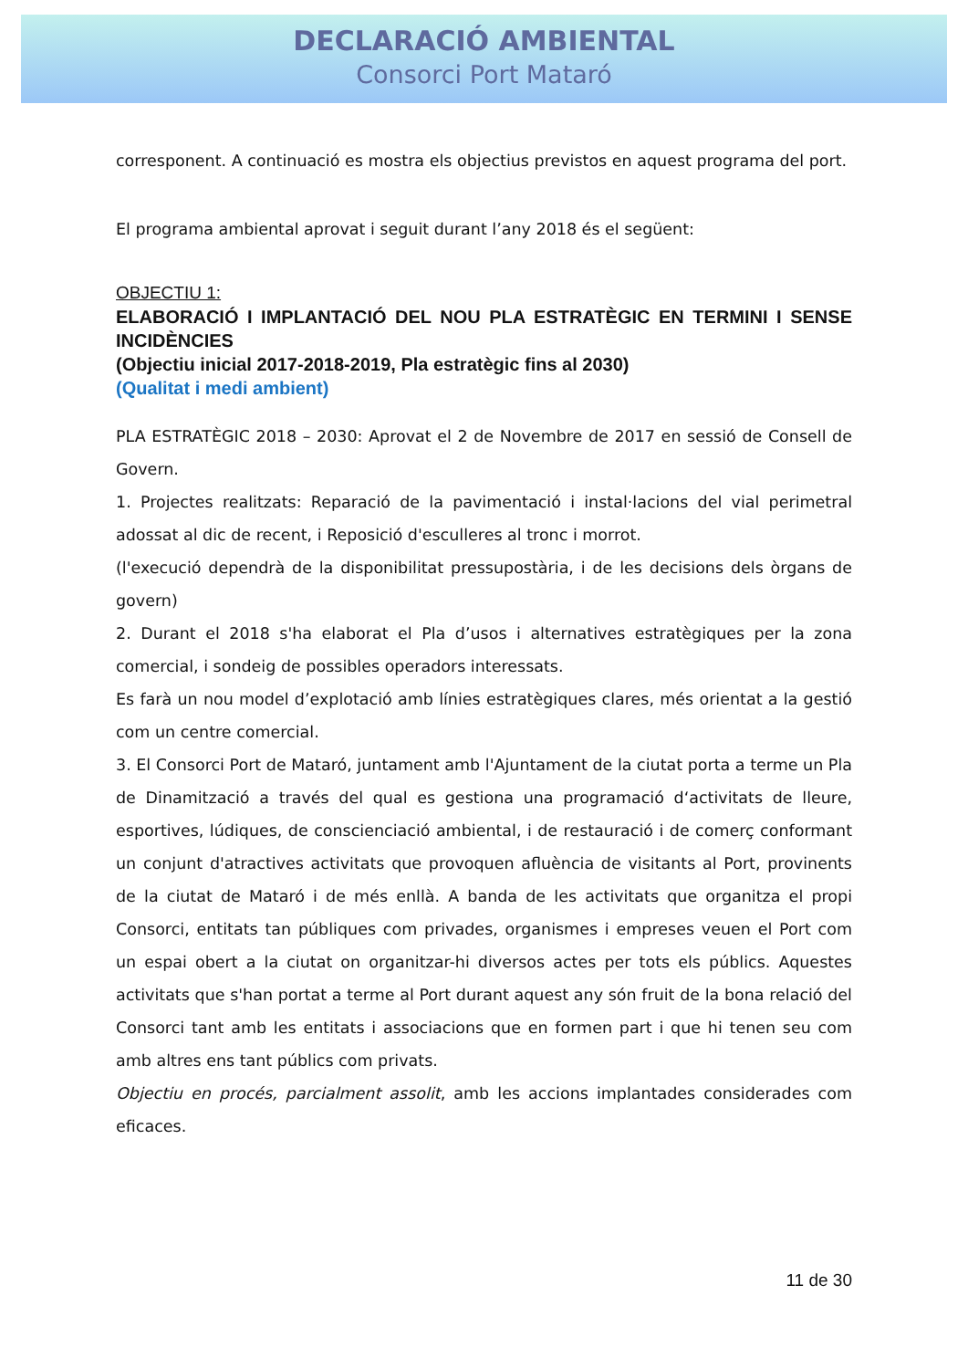DECLARACIÓ AMBIENTAL
Consorci Port Mataró
corresponent. A continuació es mostra els objectius previstos en aquest programa del port.
El programa ambiental aprovat i seguit durant l’any 2018 és el següent:
OBJECTIU 1:
ELABORACIÓ I IMPLANTACIÓ DEL NOU PLA ESTRATÈGIC EN TERMINI I SENSE INCIDÈNCIES
(Objectiu inicial 2017-2018-2019, Pla estratègic fins al 2030)
(Qualitat i medi ambient)
PLA ESTRATÈGIC 2018 – 2030: Aprovat el 2 de Novembre de 2017 en sessió de Consell de Govern.
1. Projectes realitzats: Reparació de la pavimentació i instal·lacions del vial perimetral adossat al dic de recent, i Reposició d'esculleres al tronc i morrot.
(l'execució dependrà de la disponibilitat pressupostària, i de les decisions dels òrgans de govern)
2. Durant el 2018 s'ha elaborat el Pla d’usos i alternatives estratègiques per la zona comercial, i sondeig de possibles operadors interessats.
Es farà un nou model d’explotació amb línies estratègiques clares, més orientat a la gestió com un centre comercial.
3. El Consorci Port de Mataró, juntament amb l'Ajuntament de la ciutat porta a terme un Pla de Dinamització a través del qual es gestiona una programació d‘activitats de lleure, esportives, lúdiques, de conscienciació ambiental, i de restauració i de comerç conformant un conjunt d'atractives activitats que provoquen afluència de visitants al Port, provinents de la ciutat de Mataró i de més enllà. A banda de les activitats que organitza el propi Consorci, entitats tan públiques com privades, organismes i empreses veuen el Port com un espai obert a la ciutat on organitzar-hi diversos actes per tots els públics. Aquestes activitats que s'han portat a terme al Port durant aquest any són fruit de la bona relació del Consorci tant amb les entitats i associacions que en formen part i que hi tenen seu com amb altres ens tant públics com privats.
Objectiu en procés, parcialment assolit, amb les accions implantades considerades com eficaces.
11 de 30